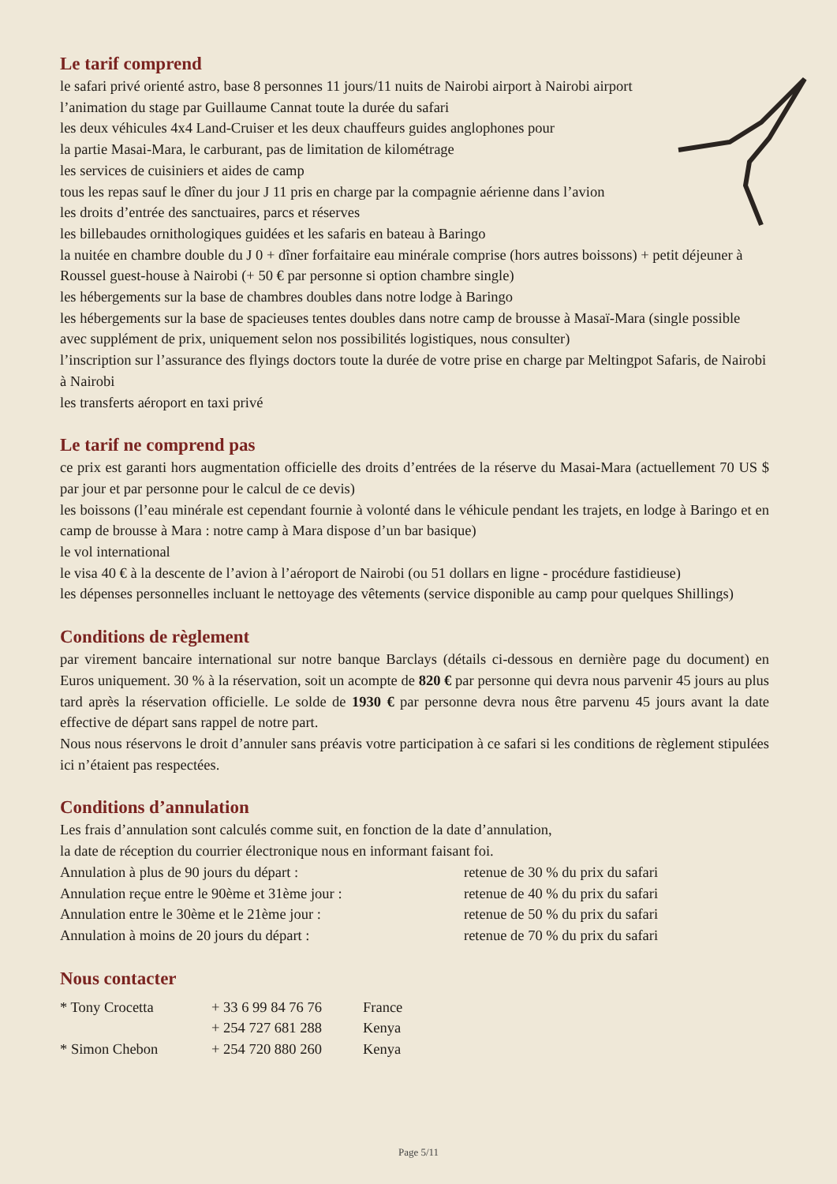Le tarif comprend
le safari privé orienté astro, base 8 personnes 11 jours/11 nuits de Nairobi airport à Nairobi airport
l’animation du stage par Guillaume Cannat toute la durée du safari
les deux véhicules 4x4 Land-Cruiser et les deux chauffeurs guides anglophones pour
la partie Masai-Mara, le carburant, pas de limitation de kilométrage
les services de cuisiniers et aides de camp
tous les repas sauf le dîner du jour J 11 pris en charge par la compagnie aérienne dans l’avion
les droits d’entrée des sanctuaires, parcs et réserves
les billebaudes ornithologiques guidées et les safaris en bateau à Baringo
la nuitée en chambre double du J 0 + dîner forfaitaire eau minérale comprise (hors autres boissons) + petit déjeuner à Roussel guest-house à Nairobi (+ 50 € par personne si option chambre single)
les hébergements sur la base de chambres doubles dans notre lodge à Baringo
les hébergements sur la base de spacieuses tentes doubles dans notre camp de brousse à Masaï-Mara (single possible avec supplément de prix, uniquement selon nos possibilités logistiques, nous consulter)
l’inscription sur l’assurance des flyings doctors toute la durée de votre prise en charge par Meltingpot Safaris, de Nairobi à Nairobi
les transferts aéroport en taxi privé
Le tarif ne comprend pas
ce prix est garanti hors augmentation officielle des droits d’entrées de la réserve du Masai-Mara (actuellement 70 US $ par jour et par personne pour le calcul de ce devis)
les boissons (l’eau minérale est cependant fournie à volonté dans le véhicule pendant les trajets, en lodge à Baringo et en camp de brousse à Mara : notre camp à Mara dispose d’un bar basique)
le vol international
le visa 40 € à la descente de l’avion à l’aéroport de Nairobi (ou 51 dollars en ligne - procédure fastidieuse)
les dépenses personnelles incluant le nettoyage des vêtements (service disponible au camp pour quelques Shillings)
Conditions de règlement
par virement bancaire international sur notre banque Barclays (détails ci-dessous en dernière page du document) en Euros uniquement. 30 % à la réservation, soit un acompte de 820 € par personne qui devra nous parvenir 45 jours au plus tard après la réservation officielle. Le solde de 1930 € par personne devra nous être parvenu 45 jours avant la date effective de départ sans rappel de notre part.
Nous nous réservons le droit d’annuler sans préavis votre participation à ce safari si les conditions de règlement stipulées ici n’étaient pas respectées.
Conditions d’annulation
Les frais d’annulation sont calculés comme suit, en fonction de la date d’annulation,
la date de réception du courrier électronique nous en informant faisant foi.
| Annulation à plus de 90 jours du départ : | retenue de 30 % du prix du safari |
| Annulation reçue entre le 90ème et 31ème jour : | retenue de 40 % du prix du safari |
| Annulation entre le 30ème et le 21ème jour : | retenue de 50 % du prix du safari |
| Annulation à moins de 20 jours du départ : | retenue de 70 % du prix du safari |
Nous contacter
| * Tony Crocetta | + 33 6 99 84 76 76 | France |
| | + 254 727 681 288 | Kenya |
| * Simon Chebon | + 254 720 880 260 | Kenya |
Page 5/11